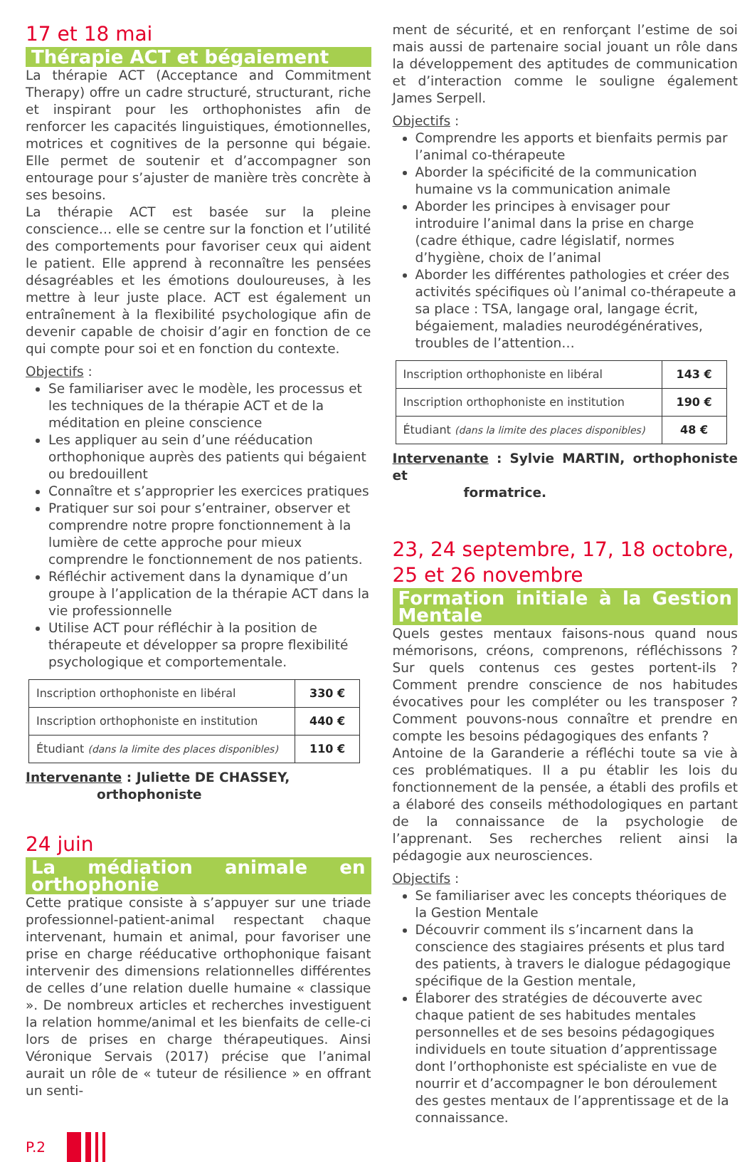17 et 18 mai
Thérapie ACT et bégaiement
La thérapie ACT (Acceptance and Commitment Therapy) offre un cadre structuré, structurant, riche et inspirant pour les orthophonistes afin de renforcer les capacités linguistiques, émotionnelles, motrices et cognitives de la personne qui bégaie. Elle permet de soutenir et d’accompagner son entourage pour s’ajuster de manière très concrète à ses besoins.
La thérapie ACT est basée sur la pleine conscience… elle se centre sur la fonction et l’utilité des comportements pour favoriser ceux qui aident le patient. Elle apprend à reconnaître les pensées désagréables et les émotions douloureuses, à les mettre à leur juste place. ACT est également un entraînement à la flexibilité psychologique afin de devenir capable de choisir d’agir en fonction de ce qui compte pour soi et en fonction du contexte.
Objectifs :
Se familiariser avec le modèle, les processus et les techniques de la thérapie ACT et de la méditation en pleine conscience
Les appliquer au sein d’une rééducation orthophonique auprès des patients qui bégaient ou bredouillent
Connaître et s’approprier les exercices pratiques
Pratiquer sur soi pour s’entrainer, observer et comprendre notre propre fonctionnement à la lumière de cette approche pour mieux comprendre le fonctionnement de nos patients.
Réfléchir activement dans la dynamique d’un groupe à l’application de la thérapie ACT dans la vie professionnelle
Utilise ACT pour réfléchir à la position de thérapeute et développer sa propre flexibilité psychologique et comportementale.
| Inscription orthophoniste en libéral | 330 € |
| Inscription orthophoniste en institution | 440 € |
| Étudiant (dans la limite des places disponibles) | 110 € |
Intervenante : Juliette DE CHASSEY,
orthophoniste
24 juin
La médiation animale en orthophonie
Cette pratique consiste à s’appuyer sur une triade professionnel-patient-animal respectant chaque intervenant, humain et animal, pour favoriser une prise en charge rééducative orthophonique faisant intervenir des dimensions relationnelles différentes de celles d’une relation duelle humaine « classique ». De nombreux articles et recherches investiguent la relation homme/animal et les bienfaits de celle-ci lors de prises en charge thérapeutiques. Ainsi Véronique Servais (2017) précise que l’animal aurait un rôle de « tuteur de résilience » en offrant un senti-
ment de sécurité, et en renforçant l’estime de soi mais aussi de partenaire social jouant un rôle dans la développement des aptitudes de communication et d’interaction comme le souligne également James Serpell.
Objectifs :
Comprendre les apports et bienfaits permis par l’animal co-thérapeute
Aborder la spécificité de la communication humaine vs la communication animale
Aborder les principes à envisager pour introduire l’animal dans la prise en charge (cadre éthique, cadre législatif, normes d’hygiène, choix de l’animal
Aborder les différentes pathologies et créer des activités spécifiques où l’animal co-thérapeute a sa place : TSA, langage oral, langage écrit, bégaiement, maladies neurodégénératives, troubles de l’attention…
| Inscription orthophoniste en libéral | 143 € |
| Inscription orthophoniste en institution | 190 € |
| Étudiant (dans la limite des places disponibles) | 48 € |
Intervenante : Sylvie MARTIN, orthophoniste et
formatrice.
23, 24 septembre, 17, 18 octobre,
25 et 26 novembre
Formation initiale à la Gestion Mentale
Quels gestes mentaux faisons-nous quand nous mémorisons, créons, comprenons, réfléchissons ? Sur quels contenus ces gestes portent-ils ? Comment prendre conscience de nos habitudes évocatives pour les compléter ou les transposer ? Comment pouvons-nous connaître et prendre en compte les besoins pédagogiques des enfants ?
Antoine de la Garanderie a réfléchi toute sa vie à ces problématiques. Il a pu établir les lois du fonctionnement de la pensée, a établi des profils et a élaboré des conseils méthodologiques en partant de la connaissance de la psychologie de l’apprenant. Ses recherches relient ainsi la pédagogie aux neurosciences.
Objectifs :
Se familiariser avec les concepts théoriques de la Gestion Mentale
Découvrir comment ils s’incarnent dans la conscience des stagiaires présents et plus tard des patients, à travers le dialogue pédagogique spécifique de la Gestion mentale,
Élaborer des stratégies de découverte avec chaque patient de ses habitudes mentales personnelles et de ses besoins pédagogiques individuels en toute situation d’apprentissage dont l’orthophoniste est spécialiste en vue de nourrir et d’accompagner le bon déroulement des gestes mentaux de l’apprentissage et de la connaissance.
P.2